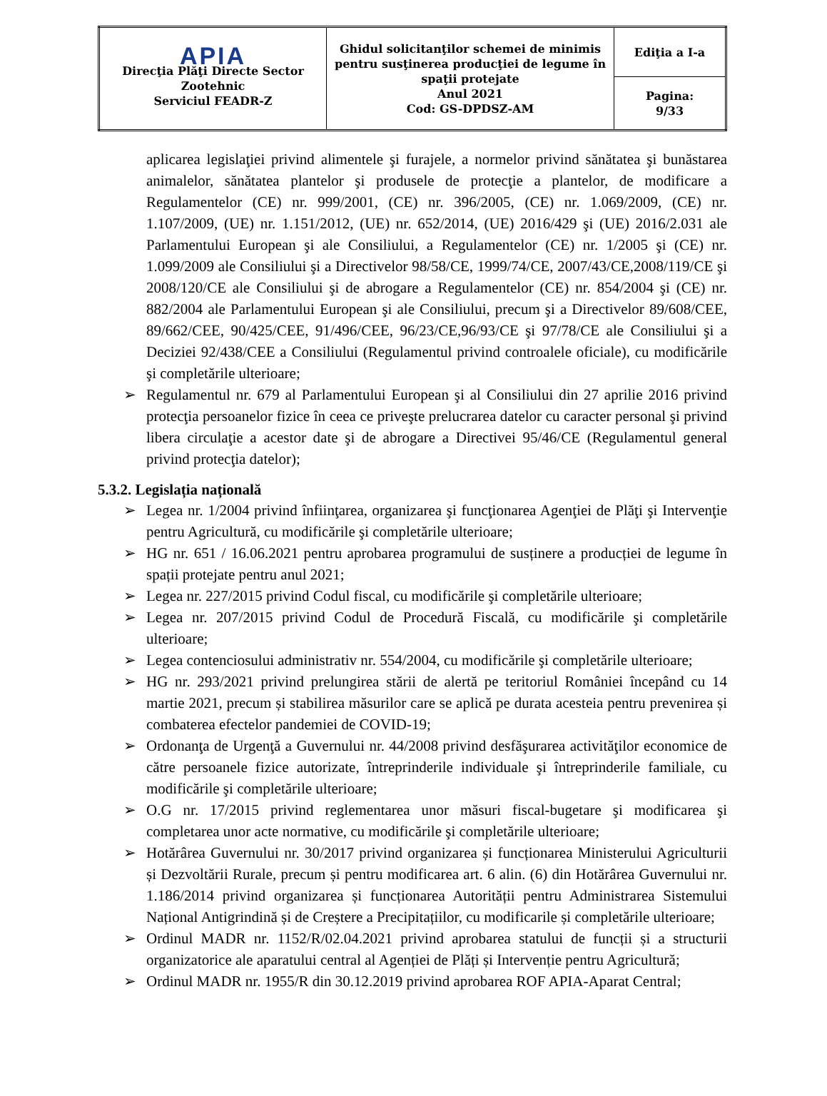| APIA Direcţia Plăţi Directe Sector Zootehnic Serviciul FEADR-Z | Ghidul solicitanţilor schemei de minimis pentru susţinerea producţiei de legume în spaţii protejate Anul 2021 Cod: GS-DPDSZ-AM | Ediţia a I-a |
| | | Pagina: 9/33 |
aplicarea legislaţiei privind alimentele şi furajele, a normelor privind sănătatea şi bunăstarea animalelor, sănătatea plantelor şi produsele de protecţie a plantelor, de modificare a Regulamentelor (CE) nr. 999/2001, (CE) nr. 396/2005, (CE) nr. 1.069/2009, (CE) nr. 1.107/2009, (UE) nr. 1.151/2012, (UE) nr. 652/2014, (UE) 2016/429 şi (UE) 2016/2.031 ale Parlamentului European şi ale Consiliului, a Regulamentelor (CE) nr. 1/2005 şi (CE) nr. 1.099/2009 ale Consiliului şi a Directivelor 98/58/CE, 1999/74/CE, 2007/43/CE,2008/119/CE şi 2008/120/CE ale Consiliului şi de abrogare a Regulamentelor (CE) nr. 854/2004 şi (CE) nr. 882/2004 ale Parlamentului European şi ale Consiliului, precum şi a Directivelor 89/608/CEE, 89/662/CEE, 90/425/CEE, 91/496/CEE, 96/23/CE,96/93/CE şi 97/78/CE ale Consiliului şi a Deciziei 92/438/CEE a Consiliului (Regulamentul privind controalele oficiale), cu modificările şi completările ulterioare;
➢ Regulamentul nr. 679 al Parlamentului European şi al Consiliului din 27 aprilie 2016 privind protecţia persoanelor fizice în ceea ce priveşte prelucrarea datelor cu caracter personal şi privind libera circulaţie a acestor date şi de abrogare a Directivei 95/46/CE (Regulamentul general privind protecţia datelor);
5.3.2. Legislația națională
➢ Legea nr. 1/2004 privind înfiinţarea, organizarea şi funcţionarea Agenţiei de Plăţi şi Intervenţie pentru Agricultură, cu modificările şi completările ulterioare;
➢ HG nr. 651 / 16.06.2021 pentru aprobarea programului de susținere a producției de legume în spații protejate pentru anul 2021;
➢ Legea nr. 227/2015 privind Codul fiscal, cu modificările şi completările ulterioare;
➢ Legea nr. 207/2015 privind Codul de Procedură Fiscală, cu modificările şi completările ulterioare;
➢ Legea contenciosului administrativ nr. 554/2004, cu modificările şi completările ulterioare;
➢ HG nr. 293/2021 privind prelungirea stării de alertă pe teritoriul României începând cu 14 martie 2021, precum și stabilirea măsurilor care se aplică pe durata acesteia pentru prevenirea și combaterea efectelor pandemiei de COVID-19;
➢ Ordonanţa de Urgenţă a Guvernului nr. 44/2008 privind desfăşurarea activităţilor economice de către persoanele fizice autorizate, întreprinderile individuale şi întreprinderile familiale, cu modificările şi completările ulterioare;
➢ O.G nr. 17/2015 privind reglementarea unor măsuri fiscal-bugetare şi modificarea şi completarea unor acte normative, cu modificările şi completările ulterioare;
➢ Hotărârea Guvernului nr. 30/2017 privind organizarea și funcționarea Ministerului Agriculturii și Dezvoltării Rurale, precum și pentru modificarea art. 6 alin. (6) din Hotărârea Guvernului nr. 1.186/2014 privind organizarea și funcționarea Autorității pentru Administrarea Sistemului Național Antigrindină și de Creștere a Precipitațiilor, cu modificarile și completările ulterioare;
➢ Ordinul MADR nr. 1152/R/02.04.2021 privind aprobarea statului de funcții și a structurii organizatorice ale aparatului central al Agenției de Plăți și Intervenție pentru Agricultură;
➢ Ordinul MADR nr. 1955/R din 30.12.2019 privind aprobarea ROF APIA-Aparat Central;